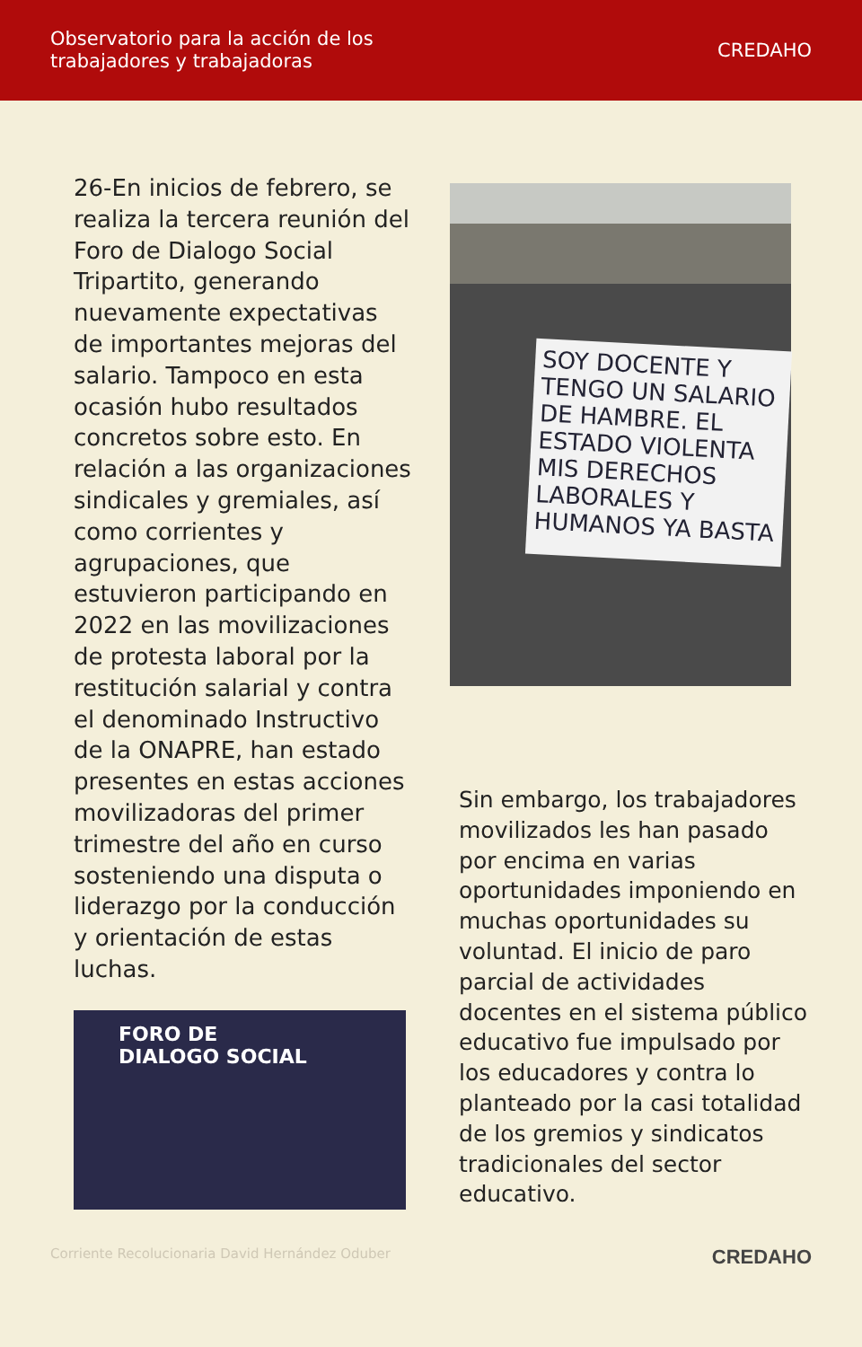Observatorio para la acción de los
trabajadores y trabajadoras
CREDAHO
26-En inicios de febrero, se realiza la tercera reunión del Foro de Dialogo Social Tripartito, generando nuevamente expectativas de importantes mejoras del salario. Tampoco en esta ocasión hubo resultados concretos sobre esto. En relación a las organizaciones sindicales y gremiales, así como corrientes y agrupaciones, que estuvieron participando en 2022 en las movilizaciones de protesta laboral por la restitución salarial y contra el denominado Instructivo de la ONAPRE, han estado presentes en estas acciones movilizadoras del primer trimestre del año en curso sosteniendo una disputa o liderazgo por la conducción y orientación de estas luchas.
FORO DE
DIALOGO SOCIAL
SOY DOCENTE Y TENGO UN SALARIO DE HAMBRE. EL ESTADO VIOLENTA MIS DERECHOS LABORALES Y HUMANOS YA BASTA
Sin embargo, los trabajadores movilizados les han pasado por encima en varias oportunidades imponiendo en muchas oportunidades su voluntad. El inicio de paro parcial de actividades docentes en el sistema público educativo fue impulsado por los educadores y contra lo planteado por la casi totalidad de los gremios y sindicatos tradicionales del sector educativo.
Corriente Recolucionaria David Hernández Oduber CREDAHO